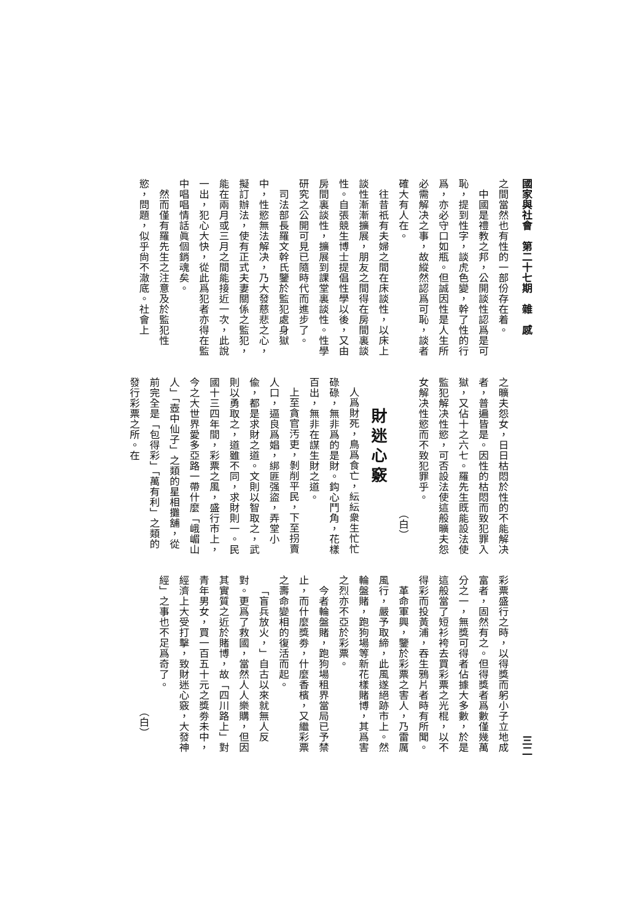國家與社會　第二十七期　雜　感 三二
之間當然也有性的一部份存在着。
中國是禮教之邦，公開談性認爲是可恥，提到性字，談虎色變，幹了性的行爲，亦必守口如瓶。但誠因性是人生所必需解决之事，故縱然認爲可恥，談者確大有人在。
往昔祇有夫婦之間在床談性，以床上談性漸漸擴展，朋友之間得在房間裏談性。自張競生博士提倡性學以後，又由房間裏談性，擴展到課堂裏談性。性學研究之公開可見已隨時代而進步了。
司法部長羅文幹氏鑒於監犯處身獄中，性慾無法解决，乃大發慈悲之心，擬訂辦法，使有正式夫妻關係之監犯，能在兩月或三月之間能接近一次，此說一出，犯心大快，從此爲犯者亦得在監中唱唱情話眞個銷魂矣。
然而僅有羅先生之注意及於監犯性慾，問題，似乎尙不澈底。社會上
之曠夫怨女，日日枯悶於性的不能解决者，普遍皆是。因性的枯悶而致犯罪入獄，又佔十之六七。羅先生既能設法使監犯解决性慾，可否設法使這般曠夫怨女解决性慾而不致犯罪乎。
（白）
財迷心竅
人爲財死，鳥爲食亡，紜紜衆生忙忙碌碌，無非爲的是財。鈎心鬥角，花樣百出，無非在謀生財之道。
上至貪官汚吏，剝削平民，下至拐賣人口，逼良爲娼，綁匪强盜，弄堂小偸，都是求財之道。文則以智取之，武則以勇取之，道雖不同，求財則一。民國十三四年間，彩票之風，盛行市上，今之大世界愛多亞路一帶什麼「峨嵋山人」「壺中仙子」之類的星相攤舖，從前完全是「包得彩」「萬有利」之類的發行彩票之所。在
彩票盛行之時，以得獎而躬小子立地成富者，固然有之。但得獎者爲數僅幾萬分之一，無獎可得者佔據大多數，於是這般當了短衫袴去買彩票之光棍，以不得彩而投黃浦，吞生鴉片者時有所聞。
革命軍興，鑒於彩票之害人，乃雷厲風行，嚴予取締，此風遂絕跡市上。然輪盤賭，跑狗場等新花樣賭博，其爲害之烈亦不亞於彩票。
今者輪盤賭，跑狗場租界當局已予禁止，而什麼獎劵，什麼香檳，又繼彩票之壽命變相的復活而起。
「盲兵放火，」自古以來就無人反對。更爲了救國，當然人人樂購，但因其實質之近於賭博，故「四川路上」對青年男女，買一百五十元之獎劵未中，經濟上大受打擊，致財迷心竅，大發神經」之事也不足爲奇了。
（白）